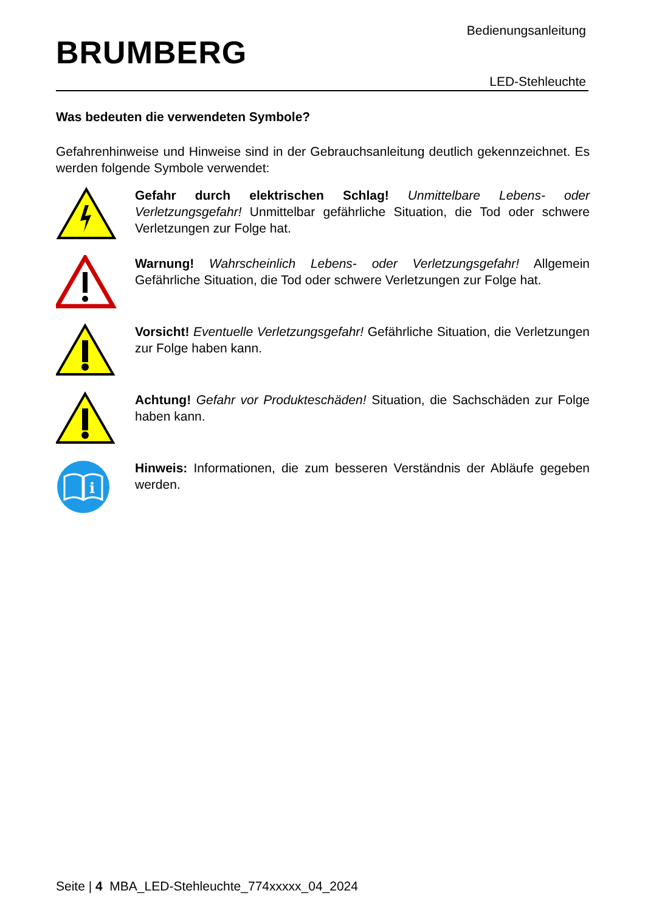BRUMBERG
Bedienungsanleitung
LED-Stehleuchte
Was bedeuten die verwendeten Symbole?
Gefahrenhinweise und Hinweise sind in der Gebrauchsanleitung deutlich gekennzeichnet. Es werden folgende Symbole verwendet:
Gefahr durch elektrischen Schlag! Unmittelbare Lebens- oder Verletzungsgefahr! Unmittelbar gefährliche Situation, die Tod oder schwere Verletzungen zur Folge hat.
Warnung! Wahrscheinlich Lebens- oder Verletzungsgefahr! Allgemein Gefährliche Situation, die Tod oder schwere Verletzungen zur Folge hat.
Vorsicht! Eventuelle Verletzungsgefahr! Gefährliche Situation, die Verletzungen zur Folge haben kann.
Achtung! Gefahr vor Produkteschäden! Situation, die Sachschäden zur Folge haben kann.
i
Hinweis: Informationen, die zum besseren Verständnis der Abläufe gegeben werden.
Seite | 4 MBA_LED-Stehleuchte_774xxxxx_04_2024